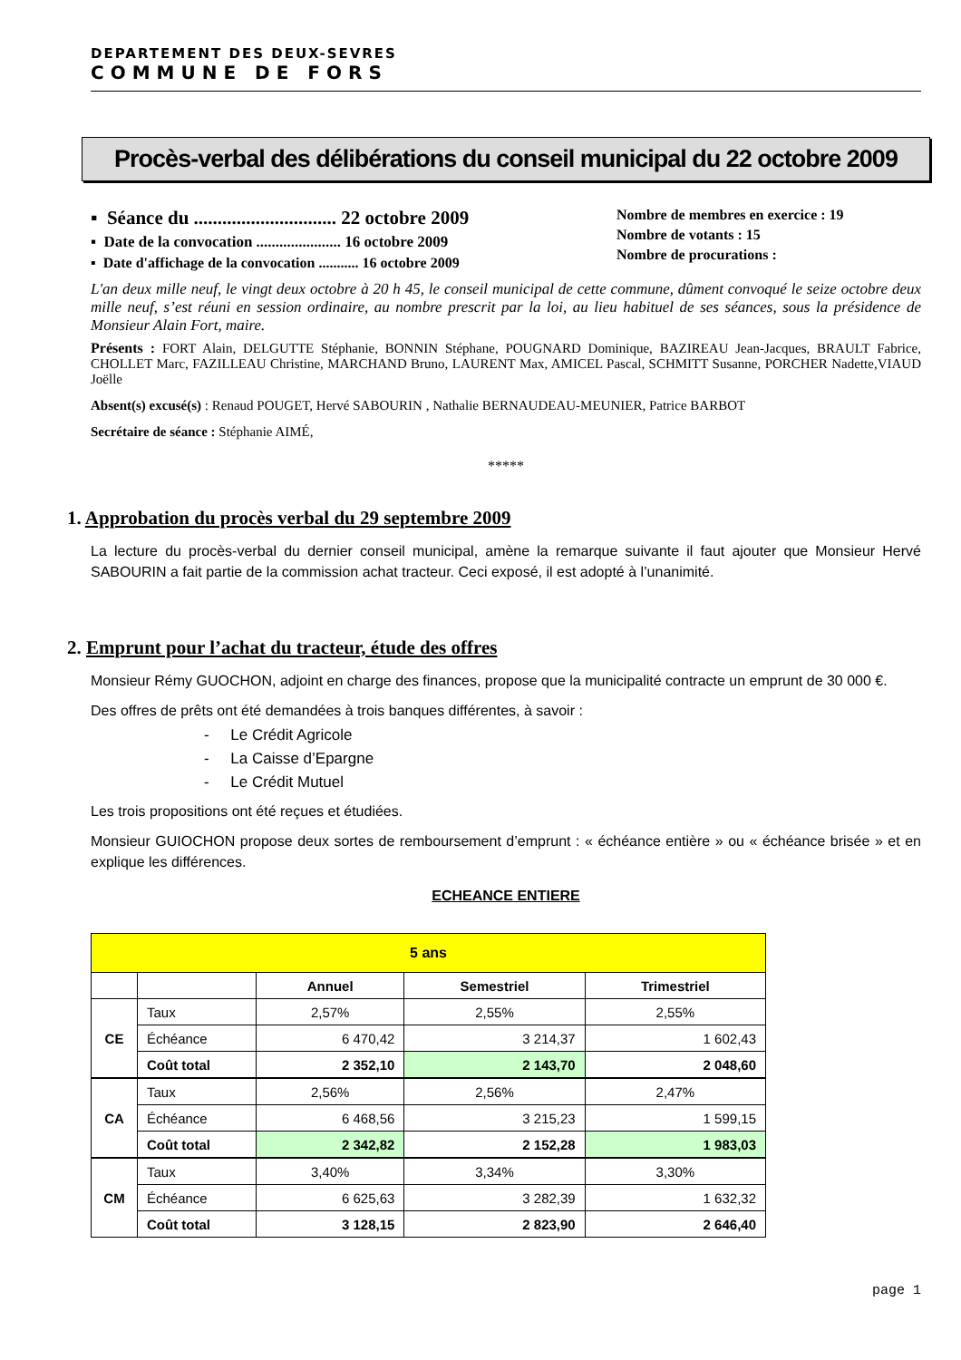DEPARTEMENT DES DEUX-SEVRES
COMMUNE DE FORS
Procès-verbal des délibérations du conseil municipal du 22 octobre 2009
▪ Séance du .............................. 22 octobre 2009
▪ Date de la convocation ...................... 16 octobre 2009
▪ Date d'affichage de la convocation ........... 16 octobre 2009
Nombre de membres en exercice : 19
Nombre de votants : 15
Nombre de procurations :
L'an deux mille neuf, le vingt deux octobre à 20 h 45, le conseil municipal de cette commune, dûment convoqué le seize octobre deux mille neuf, s’est réuni en session ordinaire, au nombre prescrit par la loi, au lieu habituel de ses séances, sous la présidence de Monsieur Alain Fort, maire.
Présents : FORT Alain, DELGUTTE Stéphanie, BONNIN Stéphane, POUGNARD Dominique, BAZIREAU Jean-Jacques, BRAULT Fabrice, CHOLLET Marc, FAZILLEAU Christine, MARCHAND Bruno, LAURENT Max, AMICEL Pascal, SCHMITT Susanne, PORCHER Nadette,VIAUD Joëlle
Absent(s) excusé(s) : Renaud POUGET, Hervé SABOURIN , Nathalie BERNAUDEAU-MEUNIER, Patrice BARBOT
Secrétaire de séance : Stéphanie AIMÉ,
*****
1. Approbation du procès verbal du 29 septembre 2009
La lecture du procès-verbal du dernier conseil municipal, amène la remarque suivante il faut ajouter que Monsieur Hervé SABOURIN a fait partie de la commission achat tracteur. Ceci exposé, il est adopté à l’unanimité.
2. Emprunt pour l’achat du tracteur, étude des offres
Monsieur Rémy GUOCHON, adjoint en charge des finances, propose que la municipalité contracte un emprunt de 30 000 €.
Des offres de prêts ont été demandées à trois banques différentes, à savoir :
- Le Crédit Agricole
- La Caisse d’Epargne
- Le Crédit Mutuel
Les trois propositions ont été reçues et étudiées.
Monsieur GUIOCHON propose deux sortes de remboursement d’emprunt : « échéance entière » ou « échéance brisée » et en explique les différences.
ECHEANCE ENTIERE
| 5 ans | | | | |
| | | Annuel | Semestriel | Trimestriel |
| CE | Taux | 2,57% | 2,55% | 2,55% |
| | Échéance | 6 470,42 | 3 214,37 | 1 602,43 |
| | Coût total | 2 352,10 | 2 143,70 | 2 048,60 |
| CA | Taux | 2,56% | 2,56% | 2,47% |
| | Échéance | 6 468,56 | 3 215,23 | 1 599,15 |
| | Coût total | 2 342,82 | 2 152,28 | 1 983,03 |
| CM | Taux | 3,40% | 3,34% | 3,30% |
| | Échéance | 6 625,63 | 3 282,39 | 1 632,32 |
| | Coût total | 3 128,15 | 2 823,90 | 2 646,40 |
page 1